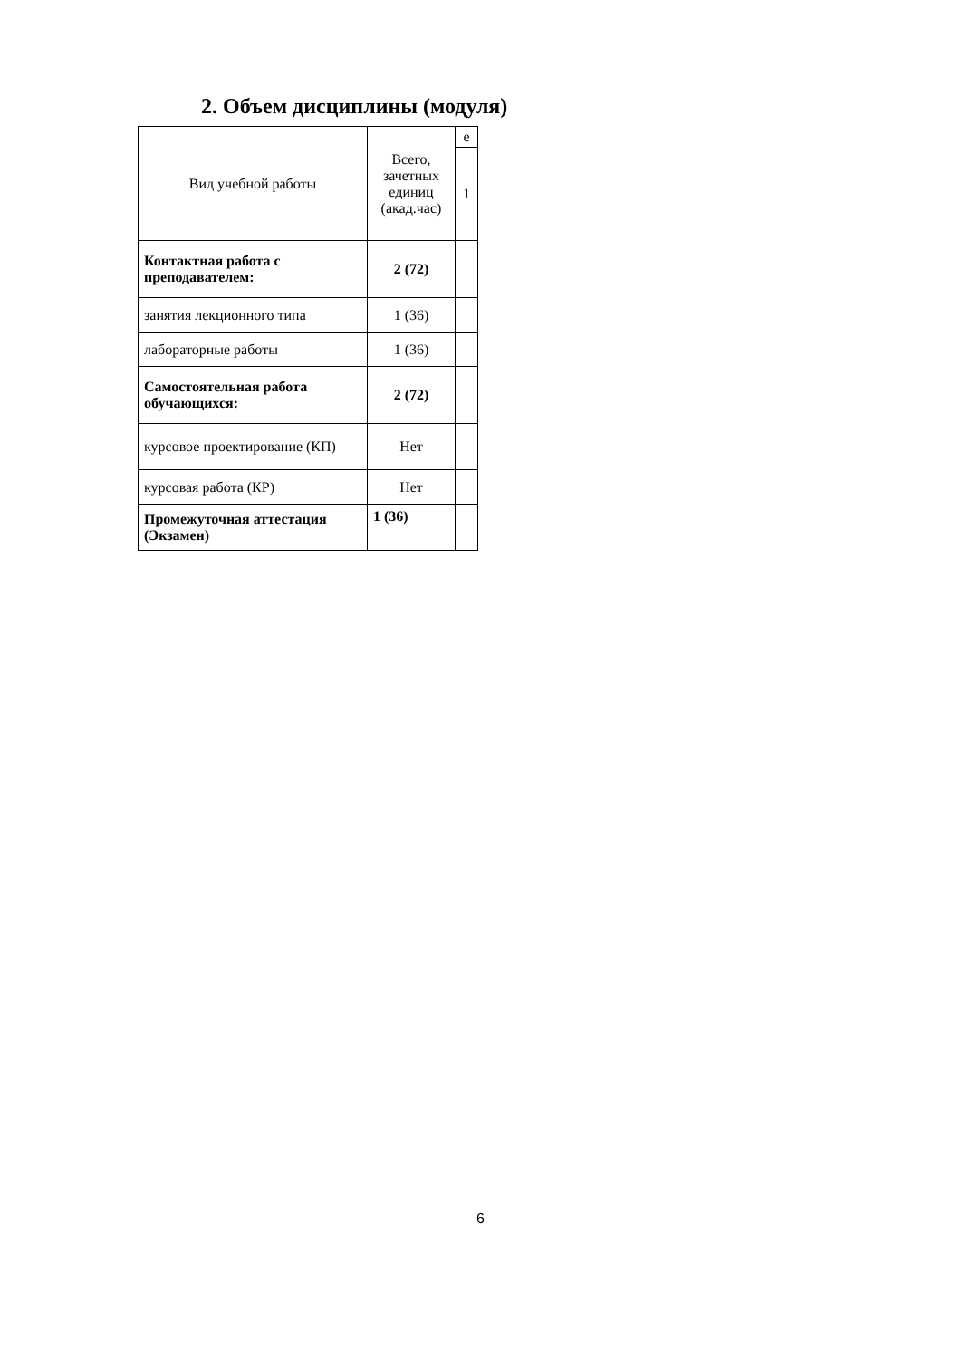2. Объем дисциплины (модуля)
| Вид учебной работы | Всего, зачетных единиц (акад.час) | е |
| --- | --- | --- |
| | | 1 |
| Контактная работа с преподавателем: | 2 (72) | |
| занятия лекционного типа | 1 (36) | |
| лабораторные работы | 1 (36) | |
| Самостоятельная работа обучающихся: | 2 (72) | |
| курсовое проектирование (КП) | Нет | |
| курсовая работа (КР) | Нет | |
| Промежуточная аттестация (Экзамен) | 1 (36) | |
6